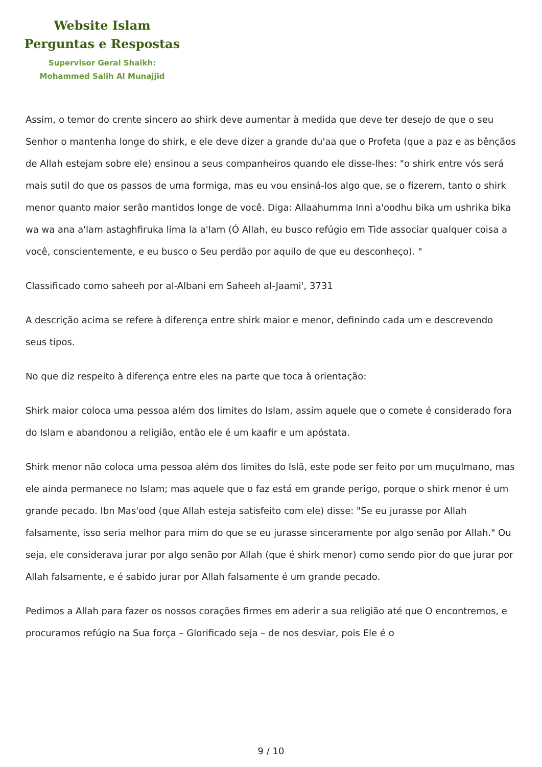Website Islam
Perguntas e Respostas
Supervisor Geral Shaikh:
Mohammed Salih Al Munajjid
Assim, o temor do crente sincero ao shirk deve aumentar à medida que deve ter desejo de que o seu Senhor o mantenha longe do shirk, e ele deve dizer a grande du'aa que o Profeta (que a paz e as bênçãos de Allah estejam sobre ele) ensinou a seus companheiros quando ele disse-lhes: "o shirk entre vós será mais sutil do que os passos de uma formiga, mas eu vou ensiná-los algo que, se o fizerem, tanto o shirk menor quanto maior serão mantidos longe de você. Diga: Allaahumma Inni a'oodhu bika um ushrika bika wa wa ana a'lam astaghfiruka lima la a'lam (Ó Allah, eu busco refúgio em Tide associar qualquer coisa a você, conscientemente, e eu busco o Seu perdão por aquilo de que eu desconheço). "
Classificado como saheeh por al-Albani em Saheeh al-Jaami', 3731
A descrição acima se refere à diferença entre shirk maior e menor, definindo cada um e descrevendo seus tipos.
No que diz respeito à diferença entre eles na parte que toca à orientação:
Shirk maior coloca uma pessoa além dos limites do Islam, assim aquele que o comete é considerado fora do Islam e abandonou a religião, então ele é um kaafir e um apóstata.
Shirk menor não coloca uma pessoa além dos limites do Islã, este pode ser feito por um muçulmano, mas ele ainda permanece no Islam; mas aquele que o faz está em grande perigo, porque o shirk menor é um grande pecado. Ibn Mas'ood (que Allah esteja satisfeito com ele) disse: "Se eu jurasse por Allah falsamente, isso seria melhor para mim do que se eu jurasse sinceramente por algo senão por Allah." Ou seja, ele considerava jurar por algo senão por Allah (que é shirk menor) como sendo pior do que jurar por Allah falsamente, e é sabido jurar por Allah falsamente é um grande pecado.
Pedimos a Allah para fazer os nossos corações firmes em aderir a sua religião até que O encontremos, e procuramos refúgio na Sua força – Glorificado seja – de nos desviar, pois Ele é o
9 / 10